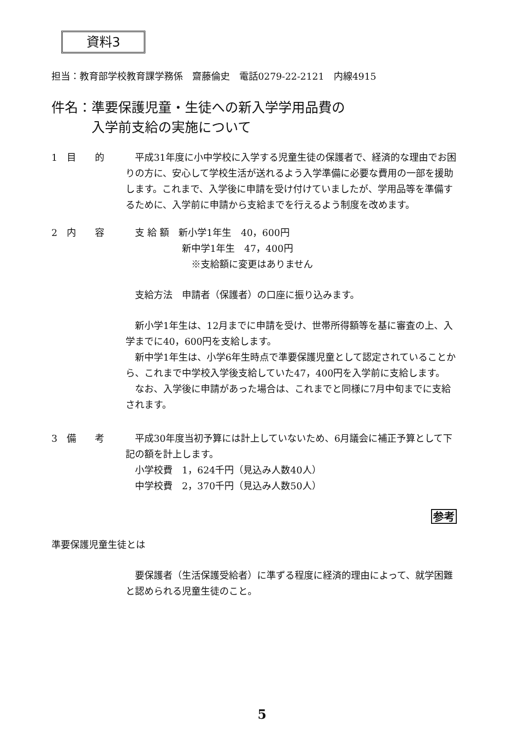資料3
担当：教育部学校教育課学務係　齋藤倫史　電話0279-22-2121　内線4915
件名：準要保護児童・生徒への新入学学用品費の
　　　入学前支給の実施について
1　目　　的 平成31年度に小中学校に入学する児童生徒の保護者で、経済的な理由でお困りの方に、安心して学校生活が送れるよう入学準備に必要な費用の一部を援助します。これまで、入学後に申請を受け付けていましたが、学用品等を準備するために、入学前に申請から支給までを行えるよう制度を改めます。
2　内　　容 　支 給 額　新小学1年生　40，600円
　　　　　　新中学1年生　47，400円
　　　　　　　※支給額に変更はありません
　支給方法　申請者（保護者）の口座に振り込みます。
新小学1年生は、12月までに申請を受け、世帯所得額等を基に審査の上、入学までに40，600円を支給します。
新中学1年生は、小学6年生時点で準要保護児童として認定されていることから、これまで中学校入学後支給していた47，400円を入学前に支給します。
なお、入学後に申請があった場合は、これまでと同様に7月中旬までに支給されます。
3　備　　考 平成30年度当初予算には計上していないため、6月議会に補正予算として下記の額を計上します。
　小学校費　1，624千円（見込み人数40人）
　中学校費　2，370千円（見込み人数50人）
参考
準要保護児童生徒とは
要保護者（生活保護受給者）に準ずる程度に経済的理由によって、就学困難と認められる児童生徒のこと。
5